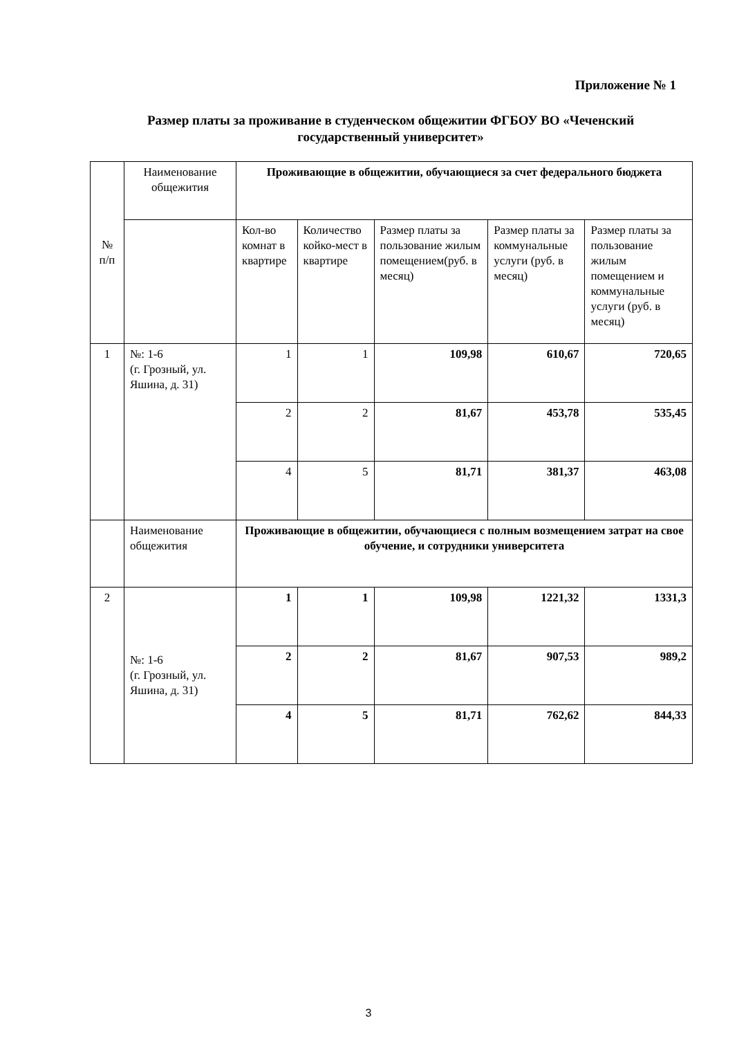Приложение № 1
Размер платы за проживание в студенческом общежитии ФГБОУ ВО «Чеченский государственный университет»
| № п/п | Наименование общежития | Проживающие в общежитии, обучающиеся за счет федерального бюджета | | | | |
| --- | --- | --- | --- | --- | --- | --- |
| | | Кол-во комнат в квартире | Количество койко-мест в квартире | Размер платы за пользование жилым помещением(руб. в месяц) | Размер платы за коммунальные услуги (руб. в месяц) | Размер платы за пользование жилым помещением и коммунальные услуги (руб. в месяц) |
| 1 | №: 1-6 (г. Грозный, ул. Яшина, д. 31) | 1 | 1 | 109,98 | 610,67 | 720,65 |
| | | 2 | 2 | 81,67 | 453,78 | 535,45 |
| | | 4 | 5 | 81,71 | 381,37 | 463,08 |
| | Наименование общежития | Проживающие в общежитии, обучающиеся с полным возмещением затрат на свое обучение, и сотрудники университета | | | | |
| 2 | №: 1-6 (г. Грозный, ул. Яшина, д. 31) | 1 | 1 | 109,98 | 1221,32 | 1331,3 |
| | | 2 | 2 | 81,67 | 907,53 | 989,2 |
| | | 4 | 5 | 81,71 | 762,62 | 844,33 |
3